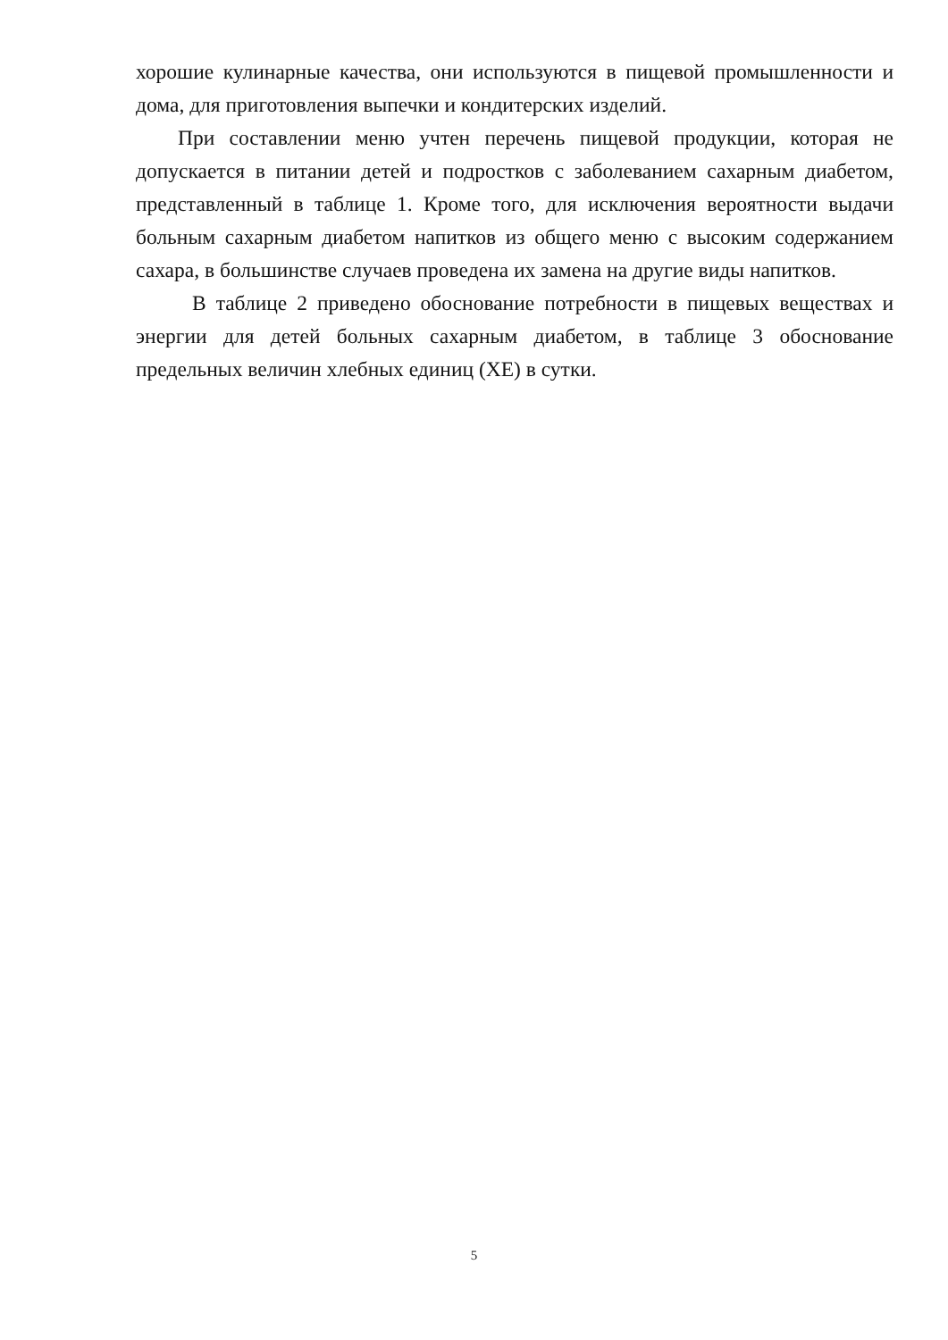хорошие кулинарные качества, они используются в пищевой промышленности и дома, для приготовления выпечки и кондитерских изделий.
При составлении меню учтен перечень пищевой продукции, которая не допускается в питании детей и подростков с заболеванием сахарным диабетом, представленный в таблице 1. Кроме того, для исключения вероятности выдачи больным сахарным диабетом напитков из общего меню с высоким содержанием сахара, в большинстве случаев проведена их замена на другие виды напитков.
В таблице 2 приведено обоснование потребности в пищевых веществах и энергии для детей больных сахарным диабетом, в таблице 3 обоснование предельных величин хлебных единиц (ХЕ) в сутки.
5